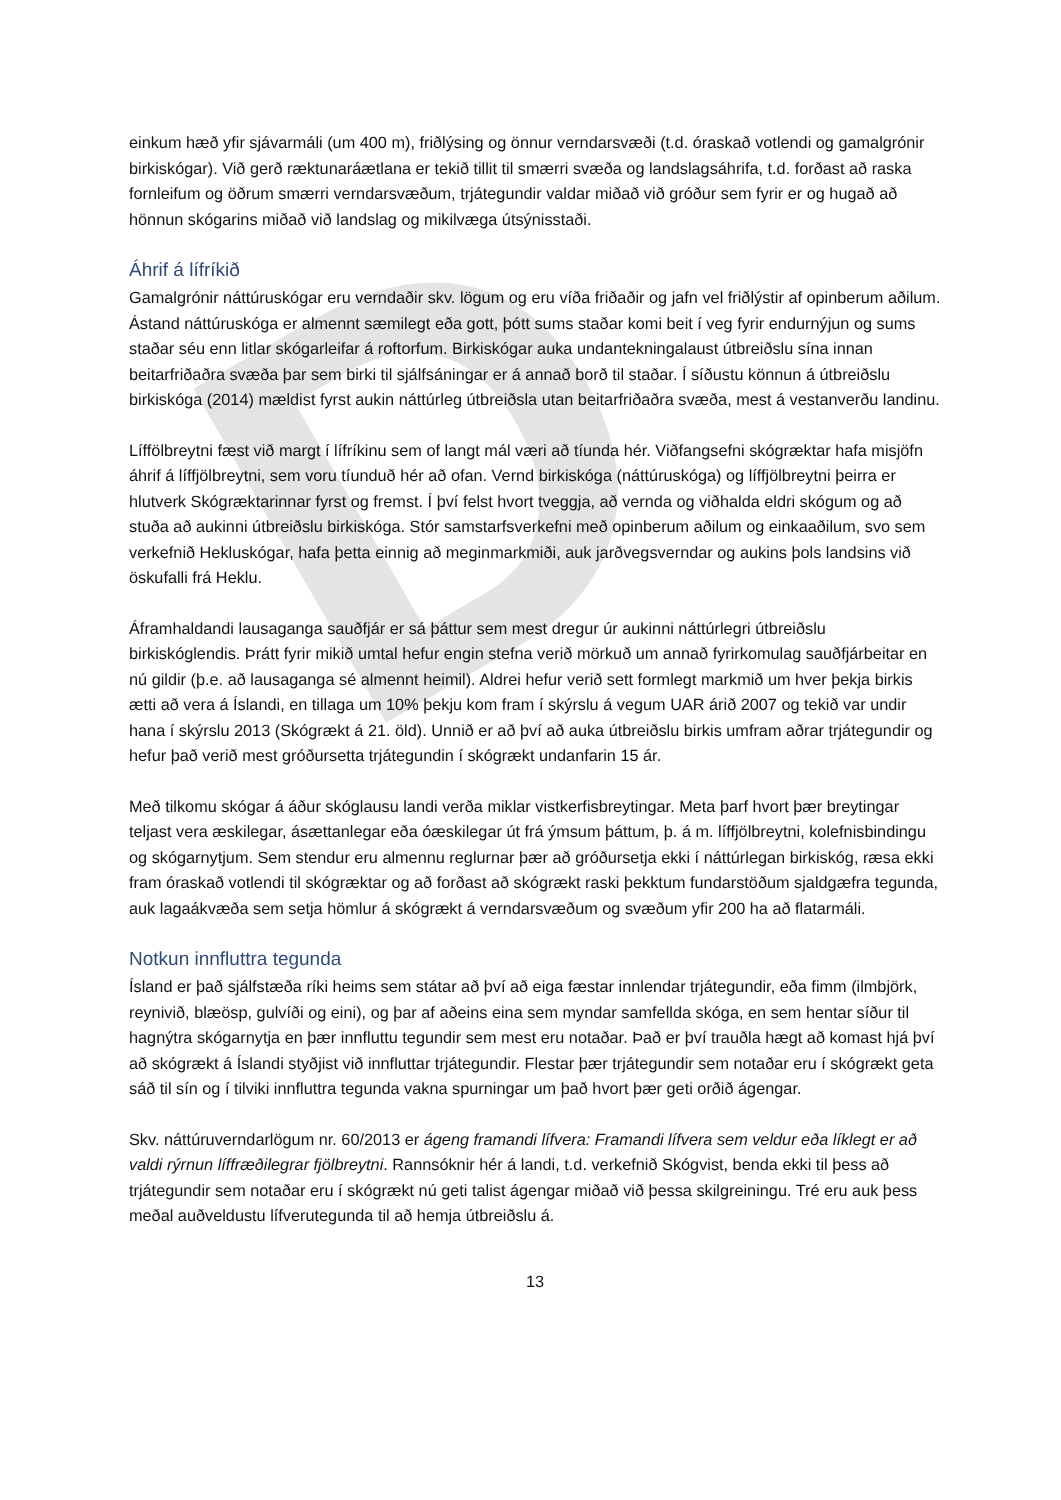D
einkum hæð yfir sjávarmáli (um 400 m), friðlýsing og önnur verndarsvæði (t.d. óraskað votlendi og gamalgrónir birkiskógar). Við gerð ræktunaráætlana er tekið tillit til smærri svæða og landslagsáhrifa, t.d. forðast að raska fornleifum og öðrum smærri verndarsvæðum, trjátegundir valdar miðað við gróður sem fyrir er og hugað að hönnun skógarins miðað við landslag og mikilvæga útsýnisstaði.
Áhrif á lífríkið
Gamalgrónir náttúruskógar eru verndaðir skv. lögum og eru víða friðaðir og jafn vel friðlýstir af opinberum aðilum. Ástand náttúruskóga er almennt sæmilegt eða gott, þótt sums staðar komi beit í veg fyrir endurnýjun og sums staðar séu enn litlar skógarleifar á roftorfum. Birkiskógar auka undantekningalaust útbreiðslu sína innan beitarfriðaðra svæða þar sem birki til sjálfsáningar er á annað borð til staðar. Í síðustu könnun á útbreiðslu birkiskóga (2014) mældist fyrst aukin náttúrleg útbreiðsla utan beitarfriðaðra svæða, mest á vestanverðu landinu.
Líffölbreytni fæst við margt í lífríkinu sem of langt mál væri að tíunda hér. Viðfangsefni skógræktar hafa misjöfn áhrif á líffjölbreytni, sem voru tíunduð hér að ofan. Vernd birkiskóga (náttúruskóga) og líffjölbreytni þeirra er hlutverk Skógræktarinnar fyrst og fremst. Í því felst hvort tveggja, að vernda og viðhalda eldri skógum og að stuða að aukinni útbreiðslu birkiskóga. Stór samstarfsverkefni með opinberum aðilum og einkaaðilum, svo sem verkefnið Hekluskógar, hafa þetta einnig að meginmarkmiði, auk jarðvegsverndar og aukins þols landsins við öskufalli frá Heklu.
Áframhaldandi lausaganga sauðfjár er sá þáttur sem mest dregur úr aukinni náttúrlegri útbreiðslu birkiskóglendis. Þrátt fyrir mikið umtal hefur engin stefna verið mörkuð um annað fyrirkomulag sauðfjárbeitar en nú gildir (þ.e. að lausaganga sé almennt heimil). Aldrei hefur verið sett formlegt markmið um hver þekja birkis ætti að vera á Íslandi, en tillaga um 10% þekju kom fram í skýrslu á vegum UAR árið 2007 og tekið var undir hana í skýrslu 2013 (Skógrækt á 21. öld). Unnið er að því að auka útbreiðslu birkis umfram aðrar trjátegundir og hefur það verið mest gróðursetta trjátegundin í skógrækt undanfarin 15 ár.
Með tilkomu skógar á áður skóglausu landi verða miklar vistkerfisbreytingar. Meta þarf hvort þær breytingar teljast vera æskilegar, ásættanlegar eða óæskilegar út frá ýmsum þáttum, þ. á m. líffjölbreytni, kolefnisbindingu og skógarnytjum. Sem stendur eru almennu reglurnar þær að gróðursetja ekki í náttúrlegan birkiskóg, ræsa ekki fram óraskað votlendi til skógræktar og að forðast að skógrækt raski þekktum fundarstöðum sjaldgæfra tegunda, auk lagaákvæða sem setja hömlur á skógrækt á verndarsvæðum og svæðum yfir 200 ha að flatarmáli.
Notkun innfluttra tegunda
Ísland er það sjálfstæða ríki heims sem státar að því að eiga fæstar innlendar trjátegundir, eða fimm (ilmbjörk, reynivið, blæösp, gulvíði og eini), og þar af aðeins eina sem myndar samfellda skóga, en sem hentar síður til hagnýtra skógarnytja en þær innfluttu tegundir sem mest eru notaðar. Það er því trauðla hægt að komast hjá því að skógrækt á Íslandi styðjist við innfluttar trjátegundir. Flestar þær trjátegundir sem notaðar eru í skógrækt geta sáð til sín og í tilviki innfluttra tegunda vakna spurningar um það hvort þær geti orðið ágengar.
Skv. náttúruverndarlögum nr. 60/2013 er ágeng framandi lífvera: Framandi lífvera sem veldur eða líklegt er að valdi rýrnun líffræðilegrar fjölbreytni. Rannsóknir hér á landi, t.d. verkefnið Skógvist, benda ekki til þess að trjátegundir sem notaðar eru í skógrækt nú geti talist ágengar miðað við þessa skilgreiningu. Tré eru auk þess meðal auðveldustu lífverutegunda til að hemja útbreiðslu á.
13